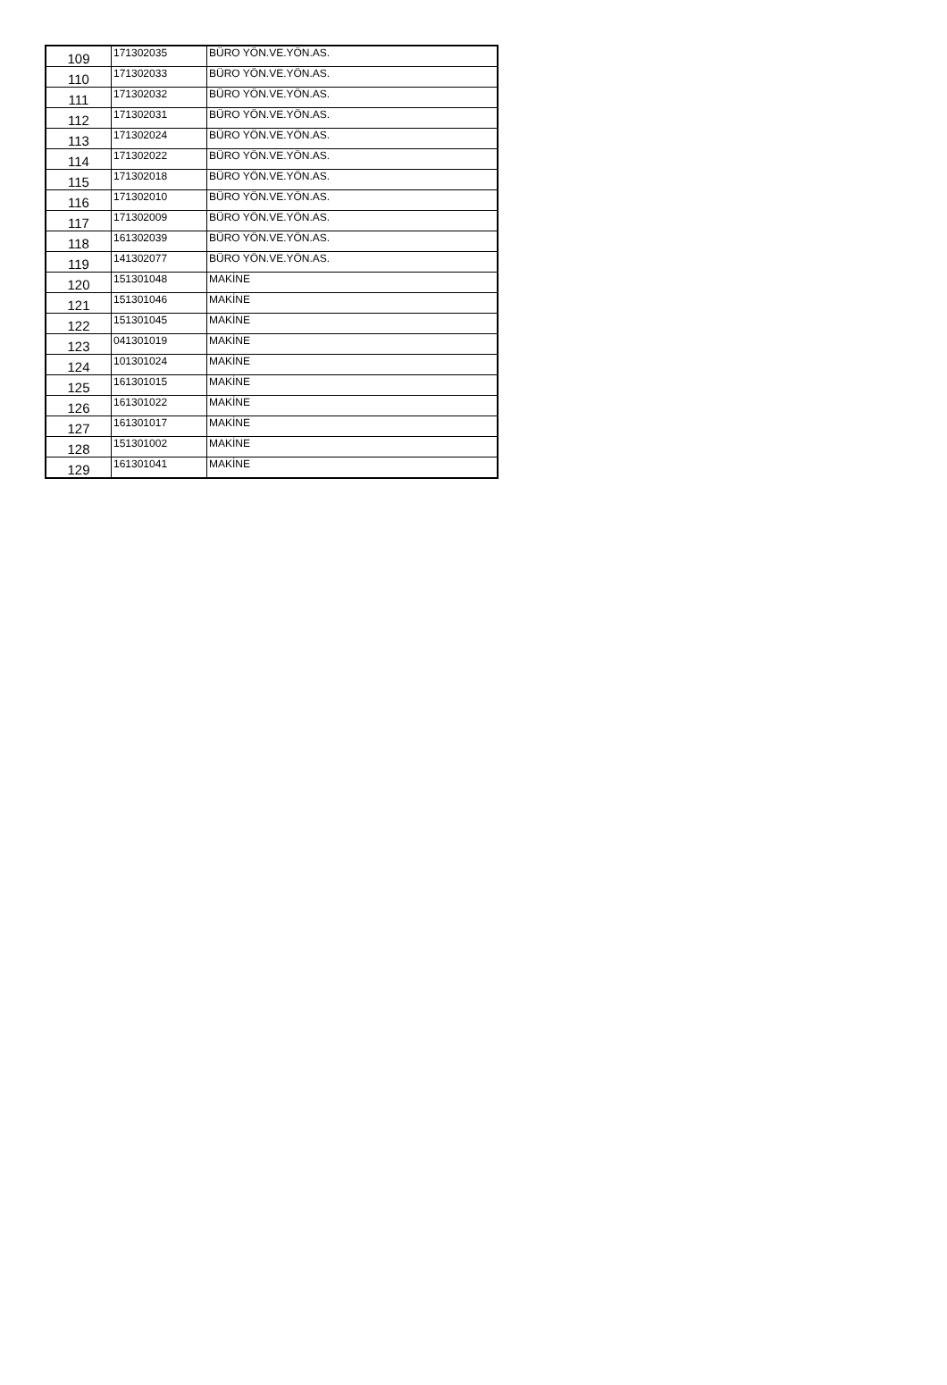| 109 | 171302035 | BÜRO YÖN.VE.YÖN.AS. |
| 110 | 171302033 | BÜRO YÖN.VE.YÖN.AS. |
| 111 | 171302032 | BÜRO YÖN.VE.YÖN.AS. |
| 112 | 171302031 | BÜRO YÖN.VE.YÖN.AS. |
| 113 | 171302024 | BÜRO YÖN.VE.YÖN.AS. |
| 114 | 171302022 | BÜRO YÖN.VE.YÖN.AS. |
| 115 | 171302018 | BÜRO YÖN.VE.YÖN.AS. |
| 116 | 171302010 | BÜRO YÖN.VE.YÖN.AS. |
| 117 | 171302009 | BÜRO YÖN.VE.YÖN.AS. |
| 118 | 161302039 | BÜRO YÖN.VE.YÖN.AS. |
| 119 | 141302077 | BÜRO YÖN.VE.YÖN.AS. |
| 120 | 151301048 | MAKİNE |
| 121 | 151301046 | MAKİNE |
| 122 | 151301045 | MAKİNE |
| 123 | 041301019 | MAKİNE |
| 124 | 101301024 | MAKİNE |
| 125 | 161301015 | MAKİNE |
| 126 | 161301022 | MAKİNE |
| 127 | 161301017 | MAKİNE |
| 128 | 151301002 | MAKİNE |
| 129 | 161301041 | MAKİNE |